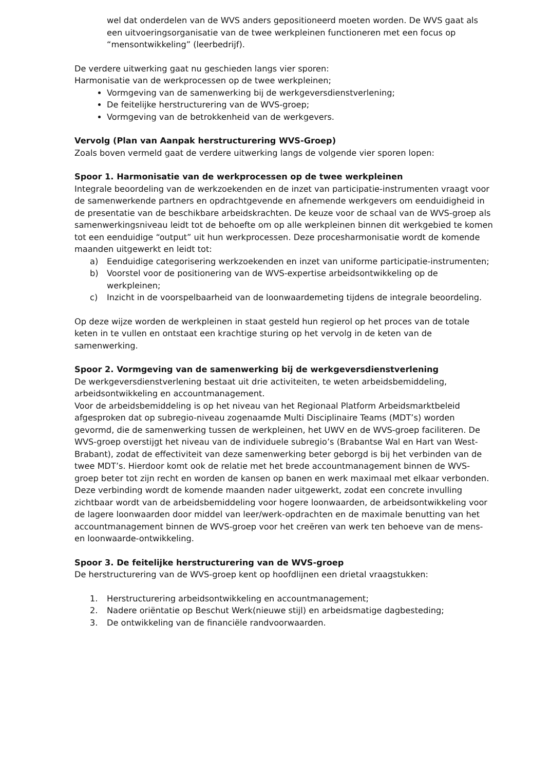wel dat onderdelen van de WVS anders gepositioneerd moeten worden. De WVS gaat als een uitvoeringsorganisatie van de twee werkpleinen functioneren met een focus op “mensontwikkeling” (leerbedrijf).
De verdere uitwerking gaat nu geschieden langs vier sporen:
Harmonisatie van de werkprocessen op de twee werkpleinen;
Vormgeving van de samenwerking bij de werkgeversdienstverlening;
De feitelijke herstructurering van de WVS-groep;
Vormgeving van de betrokkenheid van de werkgevers.
Vervolg (Plan van Aanpak herstructurering WVS-Groep)
Zoals boven vermeld gaat de verdere uitwerking langs de volgende vier sporen lopen:
Spoor 1. Harmonisatie van de werkprocessen op de twee werkpleinen
Integrale beoordeling van de werkzoekenden en de inzet van participatie-instrumenten vraagt voor de samenwerkende partners en opdrachtgevende en afnemende werkgevers om eenduidigheid in de presentatie van de beschikbare arbeidskrachten. De keuze voor de schaal van de WVS-groep als samenwerkingsniveau leidt tot de behoefte om op alle werkpleinen binnen dit werkgebied te komen tot een eenduidige “output” uit hun werkprocessen. Deze procesharmonisatie wordt de komende maanden uitgewerkt en leidt tot:
a) Eenduidige categorisering werkzoekenden en inzet van uniforme participatie-instrumenten;
b) Voorstel voor de positionering van de WVS-expertise arbeidsontwikkeling op de werkpleinen;
c) Inzicht in de voorspelbaarheid van de loonwaardemeting tijdens de integrale beoordeling.
Op deze wijze worden de werkpleinen in staat gesteld hun regierol op het proces van de totale keten in te vullen en ontstaat een krachtige sturing op het vervolg in de keten van de samenwerking.
Spoor 2. Vormgeving van de samenwerking bij de werkgeversdienstverlening
De werkgeversdienstverlening bestaat uit drie activiteiten, te weten arbeidsbemiddeling, arbeidsontwikkeling en accountmanagement.
Voor de arbeidsbemiddeling is op het niveau van het Regionaal Platform Arbeidsmarktbeleid afgesproken dat op subregio-niveau zogenaamde Multi Disciplinaire Teams (MDT’s) worden gevormd, die de samenwerking tussen de werkpleinen, het UWV en de WVS-groep faciliteren. De WVS-groep overstijgt het niveau van de individuele subregio’s (Brabantse Wal en Hart van West-Brabant), zodat de effectiviteit van deze samenwerking beter geborgd is bij het verbinden van de twee MDT’s. Hierdoor komt ook de relatie met het brede accountmanagement binnen de WVS-groep beter tot zijn recht en worden de kansen op banen en werk maximaal met elkaar verbonden.
Deze verbinding wordt de komende maanden nader uitgewerkt, zodat een concrete invulling zichtbaar wordt van de arbeidsbemiddeling voor hogere loonwaarden, de arbeidsontwikkeling voor de lagere loonwaarden door middel van leer/werk-opdrachten en de maximale benutting van het accountmanagement binnen de WVS-groep voor het creëren van werk ten behoeve van de mens- en loonwaarde-ontwikkeling.
Spoor 3. De feitelijke herstructurering van de WVS-groep
De herstructurering van de WVS-groep kent op hoofdlijnen een drietal vraagstukken:
1. Herstructurering arbeidsontwikkeling en accountmanagement;
2. Nadere oriëntatie op Beschut Werk(nieuwe stijl) en arbeidsmatige dagbesteding;
3. De ontwikkeling van de financiële randvoorwaarden.